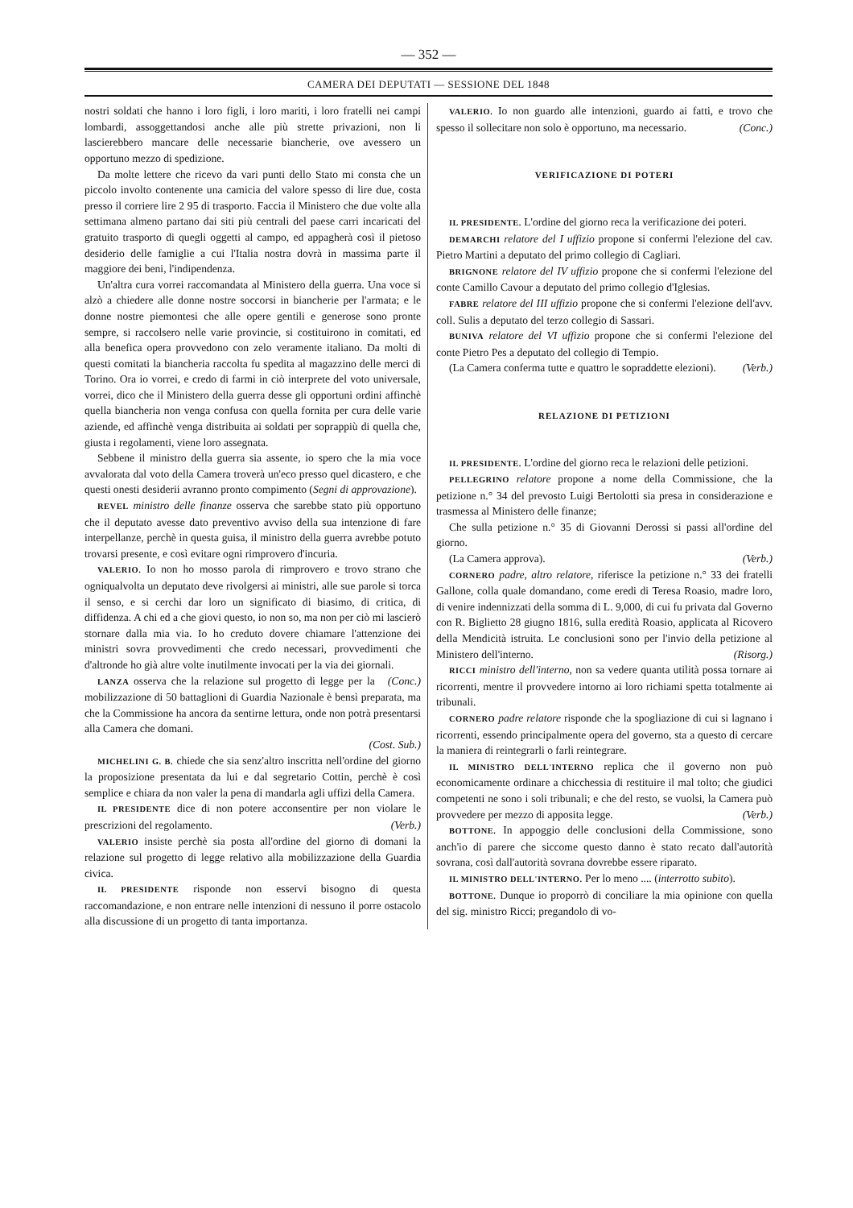— 352 —
CAMERA DEI DEPUTATI — SESSIONE DEL 1848
nostri soldati che hanno i loro figli, i loro mariti, i loro fratelli nei campi lombardi, assoggettandosi anche alle più strette privazioni, non li lascierebbero mancare delle necessarie biancherie, ove avessero un opportuno mezzo di spedizione.
Da molte lettere che ricevo da vari punti dello Stato mi consta che un piccolo involto contenente una camicia del valore spesso di lire due, costa presso il corriere lire 2 95 di trasporto. Faccia il Ministero che due volte alla settimana almeno partano dai siti più centrali del paese carri incaricati del gratuito trasporto di quegli oggetti al campo, ed appagherà così il pietoso desiderio delle famiglie a cui l'Italia nostra dovrà in massima parte il maggiore dei beni, l'indipendenza.
Un'altra cura vorrei raccomandata al Ministero della guerra. Una voce si alzò a chiedere alle donne nostre soccorsi in biancherie per l'armata; e le donne nostre piemontesi che alle opere gentili e generose sono pronte sempre, si raccolsero nelle varie provincie, si costituirono in comitati, ed alla benefica opera provvedono con zelo veramente italiano. Da molti di questi comitati la biancheria raccolta fu spedita al magazzino delle merci di Torino. Ora io vorrei, e credo di farmi in ciò interprete del voto universale, vorrei, dico che il Ministero della guerra desse gli opportuni ordini affinchè quella biancheria non venga confusa con quella fornita per cura delle varie aziende, ed affinchè venga distribuita ai soldati per soprappiù di quella che, giusta i regolamenti, viene loro assegnata.
Sebbene il ministro della guerra sia assente, io spero che la mia voce avvalorata dal voto della Camera troverà un'eco presso quel dicastero, e che questi onesti desiderii avranno pronto compimento (Segni di approvazione).
REVEL ministro delle finanze osserva che sarebbe stato più opportuno che il deputato avesse dato preventivo avviso della sua intenzione di fare interpellanze, perchè in questa guisa, il ministro della guerra avrebbe potuto trovarsi presente, e così evitare ogni rimprovero d'incuria.
VALERIO. Io non ho mosso parola di rimprovero e trovo strano che ogniqualvolta un deputato deve rivolgersi ai ministri, alle sue parole si torca il senso, e si cerchi dar loro un significato di biasimo, di critica, di diffidenza. A chi ed a che giovi questo, io non so, ma non per ciò mi lascierò stornare dalla mia via. Io ho creduto dovere chiamare l'attenzione dei ministri sovra provvedimenti che credo necessari, provvedimenti che d'altronde ho già altre volte inutilmente invocati per la via dei giornali. (Conc.)
LANZA osserva che la relazione sul progetto di legge per la mobilizzazione di 50 battaglioni di Guardia Nazionale è bensì preparata, ma che la Commissione ha ancora da sentirne lettura, onde non potrà presentarsi alla Camera che domani.
(Cost. Sub.)
MICHELINI G. B. chiede che sia senz'altro inscritta nell'ordine del giorno la proposizione presentata da lui e dal segretario Cottin, perchè è così semplice e chiara da non valer la pena di mandarla agli uffizi della Camera.
IL PRESIDENTE dice di non potere acconsentire per non violare le prescrizioni del regolamento. (Verb.)
VALERIO insiste perchè sia posta all'ordine del giorno di domani la relazione sul progetto di legge relativo alla mobilizzazione della Guardia civica.
IL PRESIDENTE risponde non esservi bisogno di questa raccomandazione, e non entrare nelle intenzioni di nessuno il porre ostacolo alla discussione di un progetto di tanta importanza.
VALERIO. Io non guardo alle intenzioni, guardo ai fatti, e trovo che spesso il sollecitare non solo è opportuno, ma necessario. (Conc.)
VERIFICAZIONE DI POTERI
IL PRESIDENTE. L'ordine del giorno reca la verificazione dei poteri.
DEMARCHI relatore del I uffizio propone si confermi l'elezione del cav. Pietro Martini a deputato del primo collegio di Cagliari.
BRIGNONE relatore del IV uffizio propone che si confermi l'elezione del conte Camillo Cavour a deputato del primo collegio d'Iglesias.
FABRE relatore del III uffizio propone che si confermi l'elezione dell'avv. coll. Sulis a deputato del terzo collegio di Sassari.
BUNIVA relatore del VI uffizio propone che si confermi l'elezione del conte Pietro Pes a deputato del collegio di Tempio.
(La Camera conferma tutte e quattro le sopraddette elezioni). (Verb.)
RELAZIONE DI PETIZIONI
IL PRESIDENTE. L'ordine del giorno reca le relazioni delle petizioni.
PELLEGRINO relatore propone a nome della Commissione, che la petizione n.° 34 del prevosto Luigi Bertolotti sia presa in considerazione e trasmessa al Ministero delle finanze;
Che sulla petizione n.° 35 di Giovanni Derossi si passi all'ordine del giorno.
(La Camera approva). (Verb.)
CORNERO padre, altro relatore, riferisce la petizione n.° 33 dei fratelli Gallone, colla quale domandano, come eredi di Teresa Roasio, madre loro, di venire indennizzati della somma di L. 9,000, di cui fu privata dal Governo con R. Biglietto 28 giugno 1816, sulla eredità Roasio, applicata al Ricovero della Mendicità istruita. Le conclusioni sono per l'invio della petizione al Ministero dell'interno. (Risorg.)
RICCI ministro dell'interno, non sa vedere quanta utilità possa tornare ai ricorrenti, mentre il provvedere intorno ai loro richiami spetta totalmente ai tribunali.
CORNERO padre relatore risponde che la spogliazione di cui si lagnano i ricorrenti, essendo principalmente opera del governo, sta a questo di cercare la maniera di reintegrarli o farli reintegrare.
IL MINISTRO DELL'INTERNO replica che il governo non può economicamente ordinare a chicchessia di restituire il mal tolto; che giudici competenti ne sono i soli tribunali; e che del resto, se vuolsi, la Camera può provvedere per mezzo di apposita legge. (Verb.)
BOTTONE. In appoggio delle conclusioni della Commissione, sono anch'io di parere che siccome questo danno è stato recato dall'autorità sovrana, così dall'autorità sovrana dovrebbe essere riparato.
IL MINISTRO DELL'INTERNO. Per lo meno .... (interrotto subito).
BOTTONE. Dunque io proporrò di conciliare la mia opinione con quella del sig. ministro Ricci; pregandolo di vo-